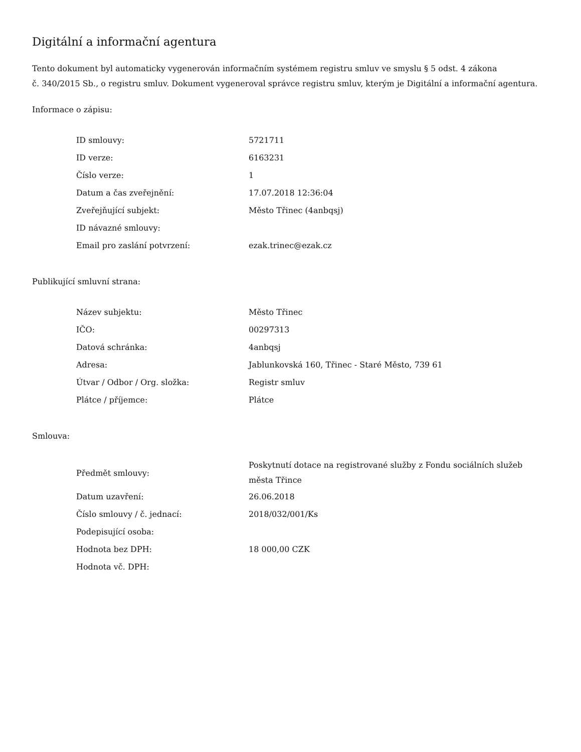Digitální a informační agentura
Tento dokument byl automaticky vygenerován informačním systémem registru smluv ve smyslu § 5 odst. 4 zákona
č. 340/2015 Sb., o registru smluv. Dokument vygeneroval správce registru smluv, kterým je Digitální a informační agentura.
Informace o zápisu:
| ID smlouvy: | 5721711 |
| ID verze: | 6163231 |
| Číslo verze: | 1 |
| Datum a čas zveřejnění: | 17.07.2018 12:36:04 |
| Zveřejňující subjekt: | Město Třinec (4anbqsj) |
| ID návazné smlouvy: | |
| Email pro zaslání potvrzení: | ezak.trinec@ezak.cz |
Publikující smluvní strana:
| Název subjektu: | Město Třinec |
| IČO: | 00297313 |
| Datová schránka: | 4anbqsj |
| Adresa: | Jablunkovská 160, Třinec - Staré Město, 739 61 |
| Útvar / Odbor / Org. složka: | Registr smluv |
| Plátce / příjemce: | Plátce |
Smlouva:
| Předmět smlouvy: | Poskytnutí dotace na registrované služby z Fondu sociálních služeb města Třince |
| Datum uzavření: | 26.06.2018 |
| Číslo smlouvy / č. jednací: | 2018/032/001/Ks |
| Podepisující osoba: | |
| Hodnota bez DPH: | 18 000,00 CZK |
| Hodnota vč. DPH: | |